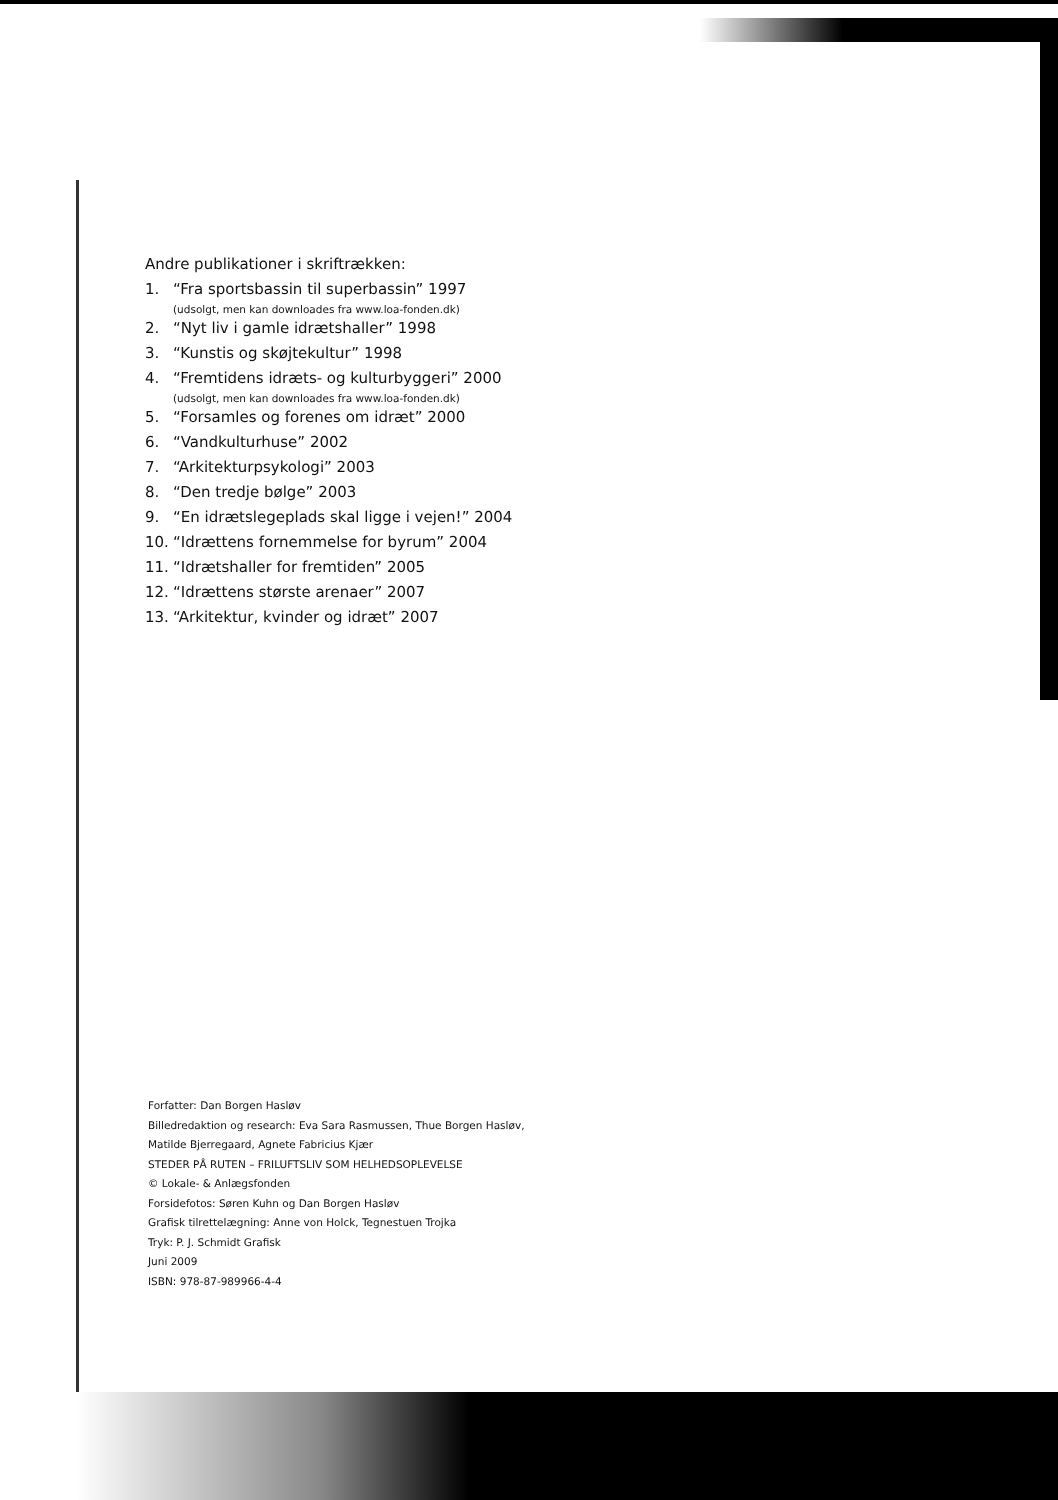Andre publikationer i skriftrækken:
1. “Fra sportsbassin til superbassin” 1997
(udsolgt, men kan downloades fra www.loa-fonden.dk)
2. “Nyt liv i gamle idrætshaller” 1998
3. “Kunstis og skøjtekultur” 1998
4. “Fremtidens idræts- og kulturbyggeri” 2000
(udsolgt, men kan downloades fra www.loa-fonden.dk)
5. “Forsamles og forenes om idræt” 2000
6. “Vandkulturhuse” 2002
7. “Arkitekturpsykologi” 2003
8. “Den tredje bølge” 2003
9. “En idrætslegeplads skal ligge i vejen!” 2004
10. “Idrættens fornemmelse for byrum” 2004
11. “Idrætshaller for fremtiden” 2005
12. “Idrættens største arenaer” 2007
13. “Arkitektur, kvinder og idræt” 2007
Forfatter: Dan Borgen Hasløv
Billedredaktion og research: Eva Sara Rasmussen, Thue Borgen Hasløv,
Matilde Bjerregaard, Agnete Fabricius Kjær
STEDER PÅ RUTEN – FRILUFTSLIV SOM HELHEDSOPLEVELSE
© Lokale- & Anlægsfonden
Forsidefotos: Søren Kuhn og Dan Borgen Hasløv
Grafisk tilrettelægning: Anne von Holck, Tegnestuen Trojka
Tryk: P. J. Schmidt Grafisk
Juni 2009
ISBN: 978-87-989966-4-4